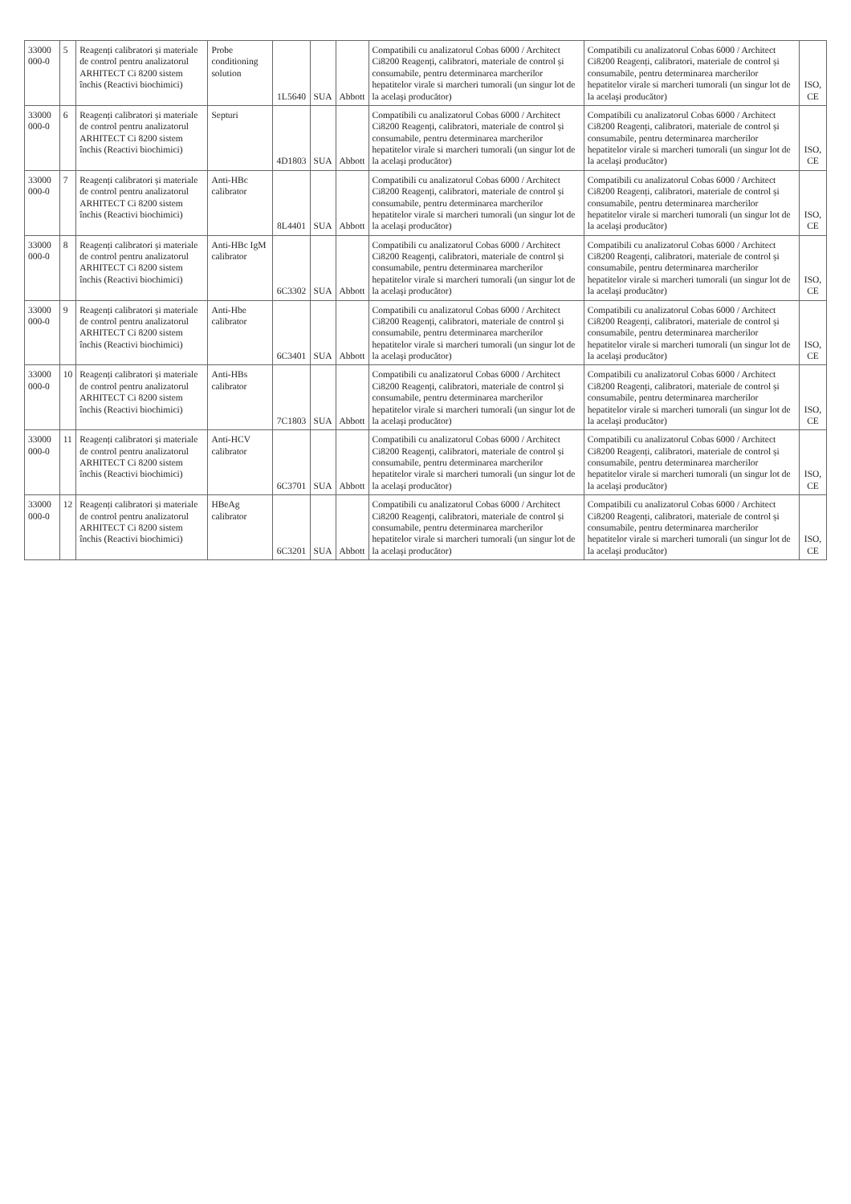| 33000 000-0 | 5 | Reagenți calibratori și materiale de control pentru analizatorul ARHITECT Ci 8200 sistem închis (Reactivi biochimici) | Probe conditioning solution | 1L5640 | SUA | Abbott | Compatibili cu analizatorul Cobas 6000 / Architect Ci8200 Reagenți, calibratori, materiale de control și consumabile, pentru determinarea marcherilor hepatitelor virale si marcheri tumorali (un singur lot de la acelaşi producător) | Compatibili cu analizatorul Cobas 6000 / Architect Ci8200 Reagenți, calibratori, materiale de control și consumabile, pentru determinarea marcherilor hepatitelor virale si marcheri tumorali (un singur lot de la acelaşi producător) | ISO, CE |
| 33000 000-0 | 6 | Reagenți calibratori și materiale de control pentru analizatorul ARHITECT Ci 8200 sistem închis (Reactivi biochimici) | Septuri | 4D1803 | SUA | Abbott | Compatibili cu analizatorul Cobas 6000 / Architect Ci8200 Reagenți, calibratori, materiale de control și consumabile, pentru determinarea marcherilor hepatitelor virale si marcheri tumorali (un singur lot de la acelaşi producător) | Compatibili cu analizatorul Cobas 6000 / Architect Ci8200 Reagenți, calibratori, materiale de control și consumabile, pentru determinarea marcherilor hepatitelor virale si marcheri tumorali (un singur lot de la acelaşi producător) | ISO, CE |
| 33000 000-0 | 7 | Reagenți calibratori și materiale de control pentru analizatorul ARHITECT Ci 8200 sistem închis (Reactivi biochimici) | Anti-HBc calibrator | 8L4401 | SUA | Abbott | Compatibili cu analizatorul Cobas 6000 / Architect Ci8200 Reagenți, calibratori, materiale de control și consumabile, pentru determinarea marcherilor hepatitelor virale si marcheri tumorali (un singur lot de la acelaşi producător) | Compatibili cu analizatorul Cobas 6000 / Architect Ci8200 Reagenți, calibratori, materiale de control și consumabile, pentru determinarea marcherilor hepatitelor virale si marcheri tumorali (un singur lot de la acelaşi producător) | ISO, CE |
| 33000 000-0 | 8 | Reagenți calibratori și materiale de control pentru analizatorul ARHITECT Ci 8200 sistem închis (Reactivi biochimici) | Anti-HBc IgM calibrator | 6C3302 | SUA | Abbott | Compatibili cu analizatorul Cobas 6000 / Architect Ci8200 Reagenți, calibratori, materiale de control și consumabile, pentru determinarea marcherilor hepatitelor virale si marcheri tumorali (un singur lot de la acelaşi producător) | Compatibili cu analizatorul Cobas 6000 / Architect Ci8200 Reagenți, calibratori, materiale de control și consumabile, pentru determinarea marcherilor hepatitelor virale si marcheri tumorali (un singur lot de la acelaşi producător) | ISO, CE |
| 33000 000-0 | 9 | Reagenți calibratori și materiale de control pentru analizatorul ARHITECT Ci 8200 sistem închis (Reactivi biochimici) | Anti-Hbe calibrator | 6C3401 | SUA | Abbott | Compatibili cu analizatorul Cobas 6000 / Architect Ci8200 Reagenți, calibratori, materiale de control și consumabile, pentru determinarea marcherilor hepatitelor virale si marcheri tumorali (un singur lot de la acelaşi producător) | Compatibili cu analizatorul Cobas 6000 / Architect Ci8200 Reagenți, calibratori, materiale de control și consumabile, pentru determinarea marcherilor hepatitelor virale si marcheri tumorali (un singur lot de la acelaşi producător) | ISO, CE |
| 33000 000-0 | 10 | Reagenți calibratori și materiale de control pentru analizatorul ARHITECT Ci 8200 sistem închis (Reactivi biochimici) | Anti-HBs calibrator | 7C1803 | SUA | Abbott | Compatibili cu analizatorul Cobas 6000 / Architect Ci8200 Reagenți, calibratori, materiale de control și consumabile, pentru determinarea marcherilor hepatitelor virale si marcheri tumorali (un singur lot de la acelaşi producător) | Compatibili cu analizatorul Cobas 6000 / Architect Ci8200 Reagenți, calibratori, materiale de control și consumabile, pentru determinarea marcherilor hepatitelor virale si marcheri tumorali (un singur lot de la acelaşi producător) | ISO, CE |
| 33000 000-0 | 11 | Reagenți calibratori și materiale de control pentru analizatorul ARHITECT Ci 8200 sistem închis (Reactivi biochimici) | Anti-HCV calibrator | 6C3701 | SUA | Abbott | Compatibili cu analizatorul Cobas 6000 / Architect Ci8200 Reagenți, calibratori, materiale de control și consumabile, pentru determinarea marcherilor hepatitelor virale si marcheri tumorali (un singur lot de la acelaşi producător) | Compatibili cu analizatorul Cobas 6000 / Architect Ci8200 Reagenți, calibratori, materiale de control și consumabile, pentru determinarea marcherilor hepatitelor virale si marcheri tumorali (un singur lot de la acelaşi producător) | ISO, CE |
| 33000 000-0 | 12 | Reagenți calibratori și materiale de control pentru analizatorul ARHITECT Ci 8200 sistem închis (Reactivi biochimici) | HBeAg calibrator | 6C3201 | SUA | Abbott | Compatibili cu analizatorul Cobas 6000 / Architect Ci8200 Reagenți, calibratori, materiale de control și consumabile, pentru determinarea marcherilor hepatitelor virale si marcheri tumorali (un singur lot de la acelaşi producător) | Compatibili cu analizatorul Cobas 6000 / Architect Ci8200 Reagenți, calibratori, materiale de control și consumabile, pentru determinarea marcherilor hepatitelor virale si marcheri tumorali (un singur lot de la acelaşi producător) | ISO, CE |